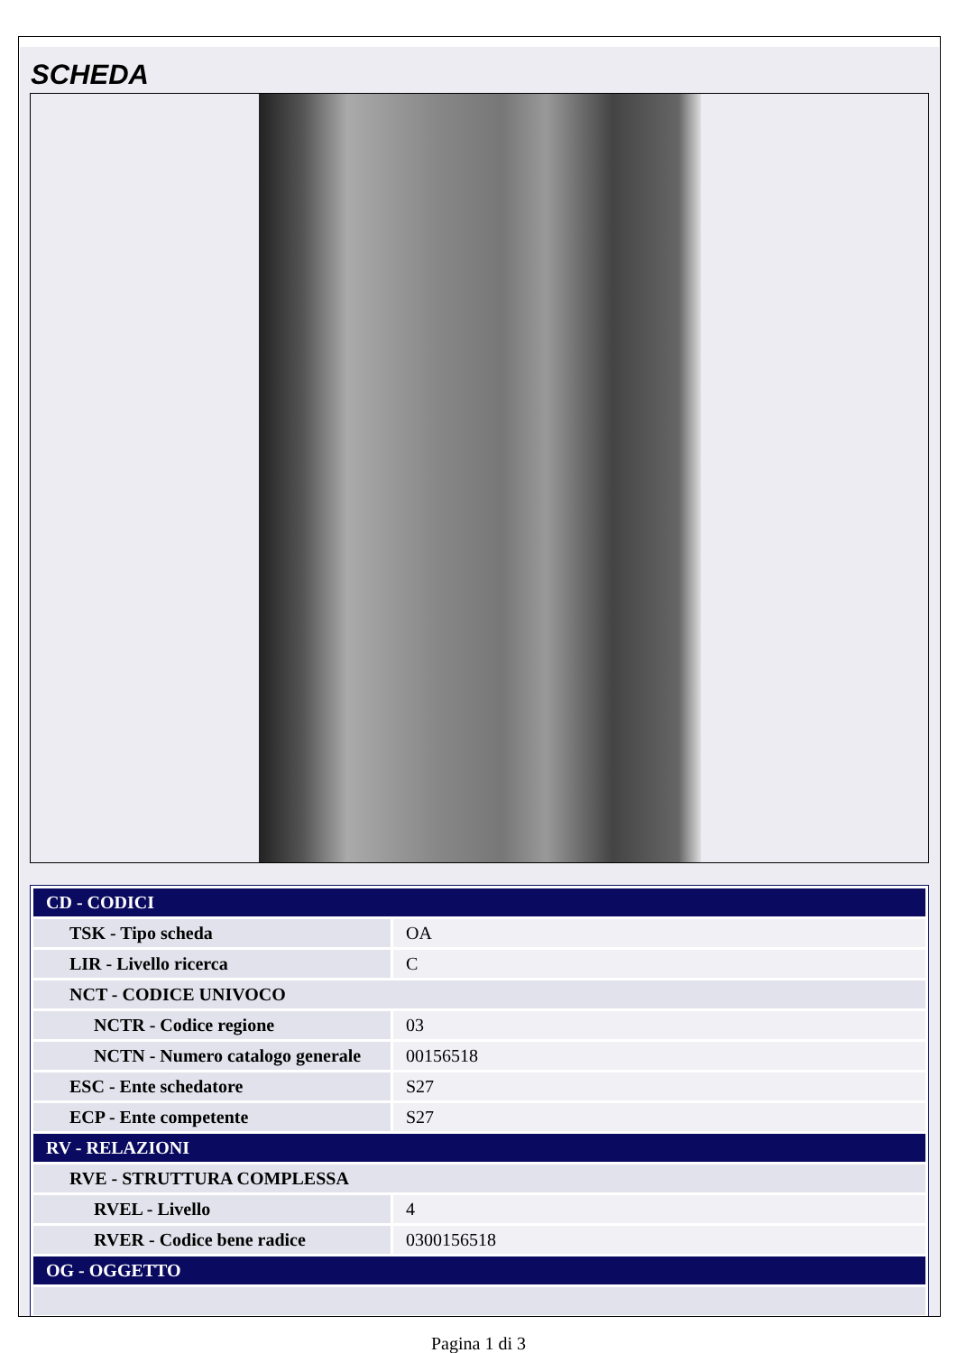SCHEDA
| CD - CODICI | |
| TSK - Tipo scheda | OA |
| LIR - Livello ricerca | C |
| NCT - CODICE UNIVOCO | |
| NCTR - Codice regione | 03 |
| NCTN - Numero catalogo generale | 00156518 |
| ESC - Ente schedatore | S27 |
| ECP - Ente competente | S27 |
| RV - RELAZIONI | |
| RVE - STRUTTURA COMPLESSA | |
| RVEL - Livello | 4 |
| RVER - Codice bene radice | 0300156518 |
| OG - OGGETTO | |
Pagina 1 di 3